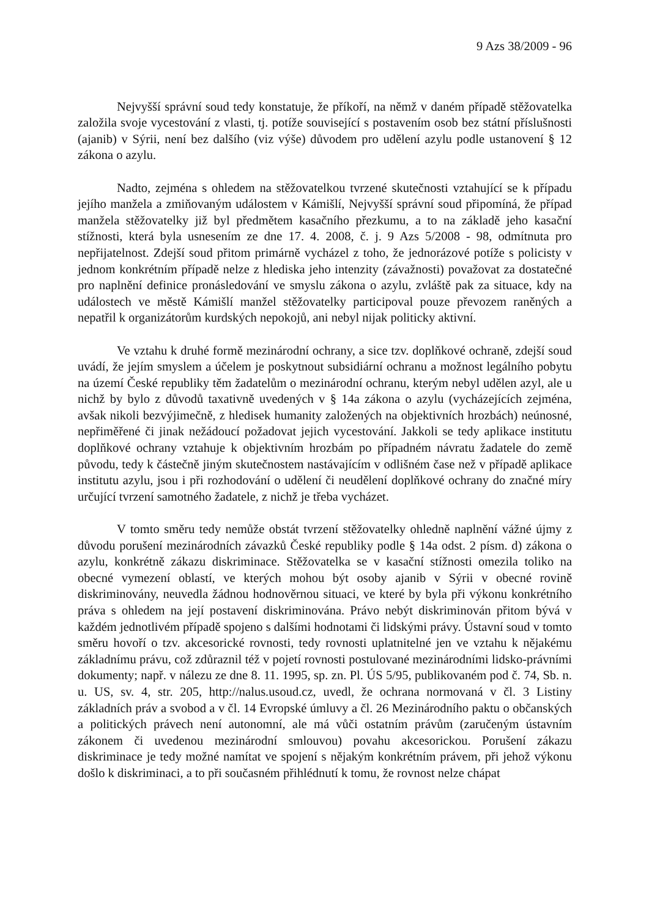9 Azs 38/2009 - 96
Nejvyšší správní soud tedy konstatuje, že příkoří, na němž v daném případě stěžovatelka založila svoje vycestování z vlasti, tj. potíže související s postavením osob bez státní příslušnosti (ajanib) v Sýrii, není bez dalšího (viz výše) důvodem pro udělení azylu podle ustanovení § 12 zákona o azylu.
Nadto, zejména s ohledem na stěžovatelkou tvrzené skutečnosti vztahující se k případu jejího manžela a zmiňovaným událostem v Kámišlí, Nejvyšší správní soud připomíná, že případ manžela stěžovatelky již byl předmětem kasačního přezkumu, a to na základě jeho kasační stížnosti, která byla usnesením ze dne 17. 4. 2008, č. j. 9 Azs 5/2008 - 98, odmítnuta pro nepřijatelnost. Zdejší soud přitom primárně vycházel z toho, že jednorázové potíže s policisty v jednom konkrétním případě nelze z hlediska jeho intenzity (závažnosti) považovat za dostatečné pro naplnění definice pronásledování ve smyslu zákona o azylu, zvláště pak za situace, kdy na událostech ve městě Kámišlí manžel stěžovatelky participoval pouze převozem raněných a nepatřil k organizátorům kurdských nepokojů, ani nebyl nijak politicky aktivní.
Ve vztahu k druhé formě mezinárodní ochrany, a sice tzv. doplňkové ochraně, zdejší soud uvádí, že jejím smyslem a účelem je poskytnout subsidiární ochranu a možnost legálního pobytu na území České republiky těm žadatelům o mezinárodní ochranu, kterým nebyl udělen azyl, ale u nichž by bylo z důvodů taxativně uvedených v § 14a zákona o azylu (vycházejících zejména, avšak nikoli bezvýjimečně, z hledisek humanity založených na objektivních hrozbách) neúnosné, nepřiměřené či jinak nežádoucí požadovat jejich vycestování. Jakkoli se tedy aplikace institutu doplňkové ochrany vztahuje k objektivním hrozbám po případném návratu žadatele do země původu, tedy k částečně jiným skutečnostem nastávajícím v odlišném čase než v případě aplikace institutu azylu, jsou i při rozhodování o udělení či neudělení doplňkové ochrany do značné míry určující tvrzení samotného žadatele, z nichž je třeba vycházet.
V tomto směru tedy nemůže obstát tvrzení stěžovatelky ohledně naplnění vážné újmy z důvodu porušení mezinárodních závazků České republiky podle § 14a odst. 2 písm. d) zákona o azylu, konkrétně zákazu diskriminace. Stěžovatelka se v kasační stížnosti omezila toliko na obecné vymezení oblastí, ve kterých mohou být osoby ajanib v Sýrii v obecné rovině diskriminovány, neuvedla žádnou hodnověrnou situaci, ve které by byla při výkonu konkrétního práva s ohledem na její postavení diskriminována. Právo nebýt diskriminován přitom bývá v každém jednotlivém případě spojeno s dalšími hodnotami či lidskými právy. Ústavní soud v tomto směru hovoří o tzv. akcesorické rovnosti, tedy rovnosti uplatnitelné jen ve vztahu k nějakému základnímu právu, což zdůraznil též v pojetí rovnosti postulované mezinárodními lidsko-právními dokumenty; např. v nálezu ze dne 8. 11. 1995, sp. zn. Pl. ÚS 5/95, publikovaném pod č. 74, Sb. n. u. US, sv. 4, str. 205, http://nalus.usoud.cz, uvedl, že ochrana normovaná v čl. 3 Listiny základních práv a svobod a v čl. 14 Evropské úmluvy a čl. 26 Mezinárodního paktu o občanských a politických právech není autonomní, ale má vůči ostatním právům (zaručeným ústavním zákonem či uvedenou mezinárodní smlouvou) povahu akcesorickou. Porušení zákazu diskriminace je tedy možné namítat ve spojení s nějakým konkrétním právem, při jehož výkonu došlo k diskriminaci, a to při současném přihlédnutí k tomu, že rovnost nelze chápat